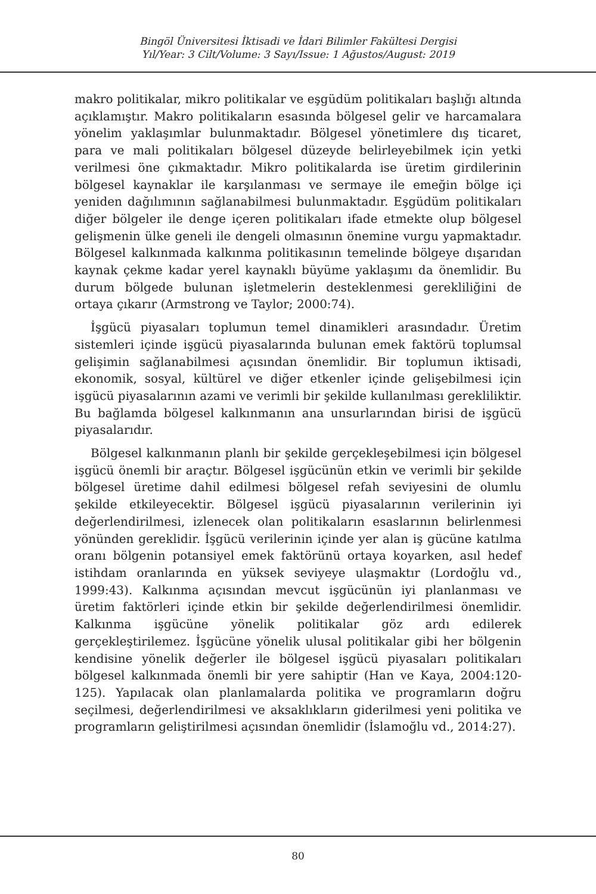Bingöl Üniversitesi İktisadi ve İdari Bilimler Fakültesi Dergisi
Yıl/Year: 3 Cilt/Volume: 3 Sayı/Issue: 1 Ağustos/August: 2019
makro politikalar, mikro politikalar ve eşgüdüm politikaları başlığı altında açıklamıştır. Makro politikaların esasında bölgesel gelir ve harcamalara yönelim yaklaşımlar bulunmaktadır. Bölgesel yönetimlere dış ticaret, para ve mali politikaları bölgesel düzeyde belirleyebilmek için yetki verilmesi öne çıkmaktadır. Mikro politikalarda ise üretim girdilerinin bölgesel kaynaklar ile karşılanması ve sermaye ile emeğin bölge içi yeniden dağılımının sağlanabilmesi bulunmaktadır. Eşgüdüm politikaları diğer bölgeler ile denge içeren politikaları ifade etmekte olup bölgesel gelişmenin ülke geneli ile dengeli olmasının önemine vurgu yapmaktadır. Bölgesel kalkınmada kalkınma politikasının temelinde bölgeye dışarıdan kaynak çekme kadar yerel kaynaklı büyüme yaklaşımı da önemlidir. Bu durum bölgede bulunan işletmelerin desteklenmesi gerekliliğini de ortaya çıkarır (Armstrong ve Taylor; 2000:74).
İşgücü piyasaları toplumun temel dinamikleri arasındadır. Üretim sistemleri içinde işgücü piyasalarında bulunan emek faktörü toplumsal gelişimin sağlanabilmesi açısından önemlidir. Bir toplumun iktisadi, ekonomik, sosyal, kültürel ve diğer etkenler içinde gelişebilmesi için işgücü piyasalarının azami ve verimli bir şekilde kullanılması gerekliliktir. Bu bağlamda bölgesel kalkınmanın ana unsurlarından birisi de işgücü piyasalarıdır.
Bölgesel kalkınmanın planlı bir şekilde gerçekleşebilmesi için bölgesel işgücü önemli bir araçtır. Bölgesel işgücünün etkin ve verimli bir şekilde bölgesel üretime dahil edilmesi bölgesel refah seviyesini de olumlu şekilde etkileyecektir. Bölgesel işgücü piyasalarının verilerinin iyi değerlendirilmesi, izlenecek olan politikaların esaslarının belirlenmesi yönünden gereklidir. İşgücü verilerinin içinde yer alan iş gücüne katılma oranı bölgenin potansiyel emek faktörünü ortaya koyarken, asıl hedef istihdam oranlarında en yüksek seviyeye ulaşmaktır (Lordoğlu vd., 1999:43). Kalkınma açısından mevcut işgücünün iyi planlanması ve üretim faktörleri içinde etkin bir şekilde değerlendirilmesi önemlidir. Kalkınma işgücüne yönelik politikalar göz ardı edilerek gerçekleştirilemez. İşgücüne yönelik ulusal politikalar gibi her bölgenin kendisine yönelik değerler ile bölgesel işgücü piyasaları politikaları bölgesel kalkınmada önemli bir yere sahiptir (Han ve Kaya, 2004:120-125). Yapılacak olan planlamalarda politika ve programların doğru seçilmesi, değerlendirilmesi ve aksaklıkların giderilmesi yeni politika ve programların geliştirilmesi açısından önemlidir (İslamoğlu vd., 2014:27).
80